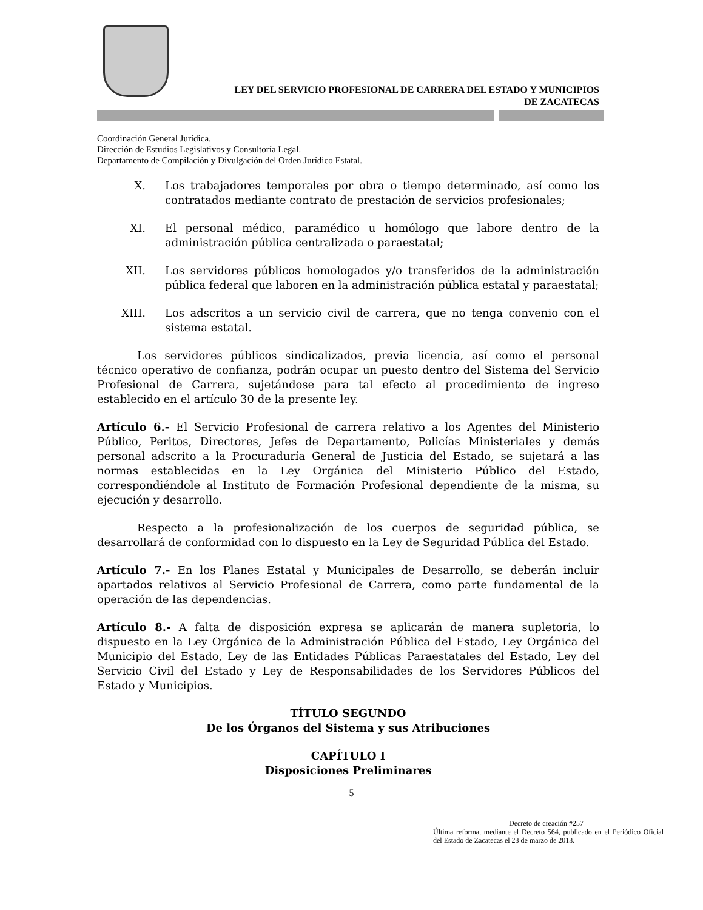LEY DEL SERVICIO PROFESIONAL DE CARRERA DEL ESTADO Y MUNICIPIOS
DE ZACATECAS
Coordinación General Jurídica.
Dirección de Estudios Legislativos y Consultoría Legal.
Departamento de Compilación y Divulgación del Orden Jurídico Estatal.
X. Los trabajadores temporales por obra o tiempo determinado, así como los contratados mediante contrato de prestación de servicios profesionales;
XI. El personal médico, paramédico u homólogo que labore dentro de la administración pública centralizada o paraestatal;
XII. Los servidores públicos homologados y/o transferidos de la administración pública federal que laboren en la administración pública estatal y paraestatal;
XIII. Los adscritos a un servicio civil de carrera, que no tenga convenio con el sistema estatal.
Los servidores públicos sindicalizados, previa licencia, así como el personal técnico operativo de confianza, podrán ocupar un puesto dentro del Sistema del Servicio Profesional de Carrera, sujetándose para tal efecto al procedimiento de ingreso establecido en el artículo 30 de la presente ley.
Artículo 6.- El Servicio Profesional de carrera relativo a los Agentes del Ministerio Público, Peritos, Directores, Jefes de Departamento, Policías Ministeriales y demás personal adscrito a la Procuraduría General de Justicia del Estado, se sujetará a las normas establecidas en la Ley Orgánica del Ministerio Público del Estado, correspondiéndole al Instituto de Formación Profesional dependiente de la misma, su ejecución y desarrollo.
Respecto a la profesionalización de los cuerpos de seguridad pública, se desarrollará de conformidad con lo dispuesto en la Ley de Seguridad Pública del Estado.
Artículo 7.- En los Planes Estatal y Municipales de Desarrollo, se deberán incluir apartados relativos al Servicio Profesional de Carrera, como parte fundamental de la operación de las dependencias.
Artículo 8.- A falta de disposición expresa se aplicarán de manera supletoria, lo dispuesto en la Ley Orgánica de la Administración Pública del Estado, Ley Orgánica del Municipio del Estado, Ley de las Entidades Públicas Paraestatales del Estado, Ley del Servicio Civil del Estado y Ley de Responsabilidades de los Servidores Públicos del Estado y Municipios.
TÍTULO SEGUNDO
De los Órganos del Sistema y sus Atribuciones
CAPÍTULO I
Disposiciones Preliminares
5
Decreto de creación #257
Última reforma, mediante el Decreto 564, publicado en el Periódico Oficial del Estado de Zacatecas el 23 de marzo de 2013.